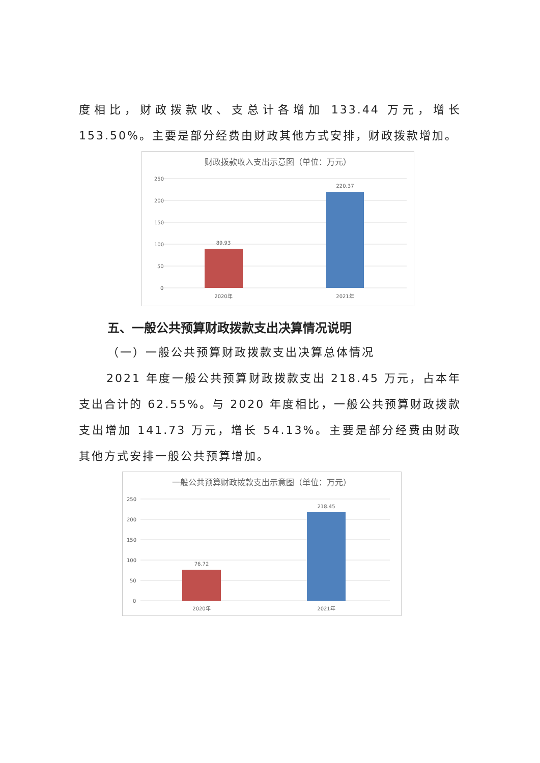度相比，财政拨款收、支总计各增加 133.44 万元，增长 153.50%。主要是部分经费由财政其他方式安排，财政拨款增加。
财政拨款收入支出示意图（单位：万元）
250
200
150
100
50
0
89.93
220.37
2020年
2021年
五、一般公共预算财政拨款支出决算情况说明
（一）一般公共预算财政拨款支出决算总体情况
2021 年度一般公共预算财政拨款支出 218.45 万元，占本年支出合计的 62.55%。与 2020 年度相比，一般公共预算财政拨款支出增加 141.73 万元，增长 54.13%。主要是部分经费由财政其他方式安排一般公共预算增加。
一般公共预算财政拨款支出示意图（单位：万元）
250
200
150
100
50
0
76.72
218.45
2020年
2021年